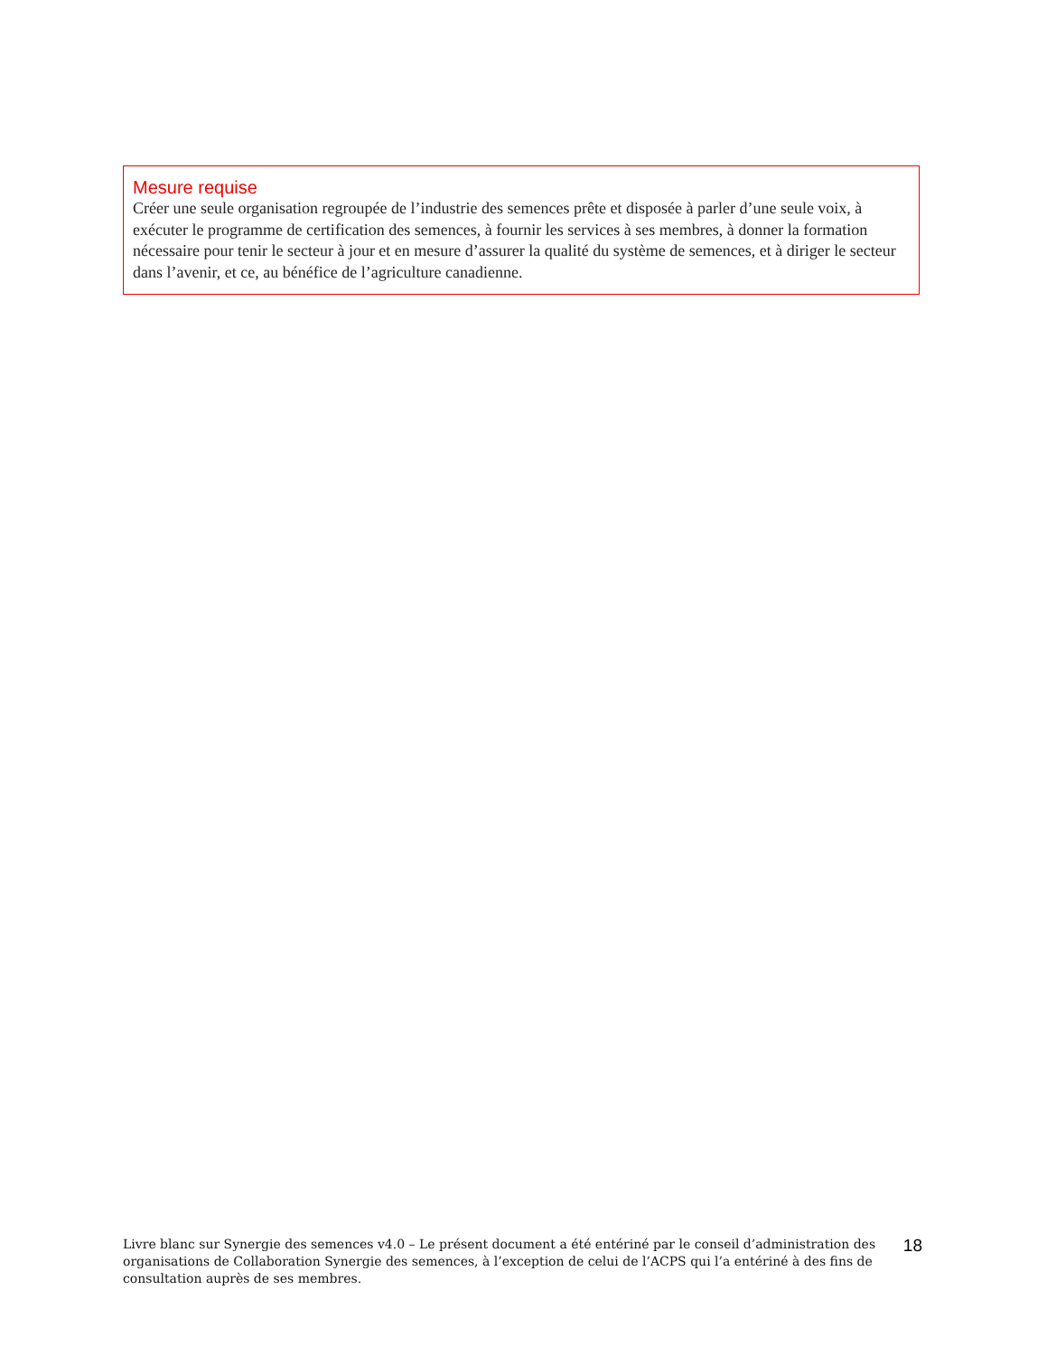Mesure requise
Créer une seule organisation regroupée de l’industrie des semences prête et disposée à parler d’une seule voix, à exécuter le programme de certification des semences, à fournir les services à ses membres, à donner la formation nécessaire pour tenir le secteur à jour et en mesure d’assurer la qualité du système de semences, et à diriger le secteur dans l’avenir, et ce, au bénéfice de l’agriculture canadienne.
Livre blanc sur Synergie des semences v4.0 – Le présent document a été entériné par le conseil d’administration des organisations de Collaboration Synergie des semences, à l’exception de celui de l’ACPS qui l’a entériné à des fins de consultation auprès de ses membres.
18